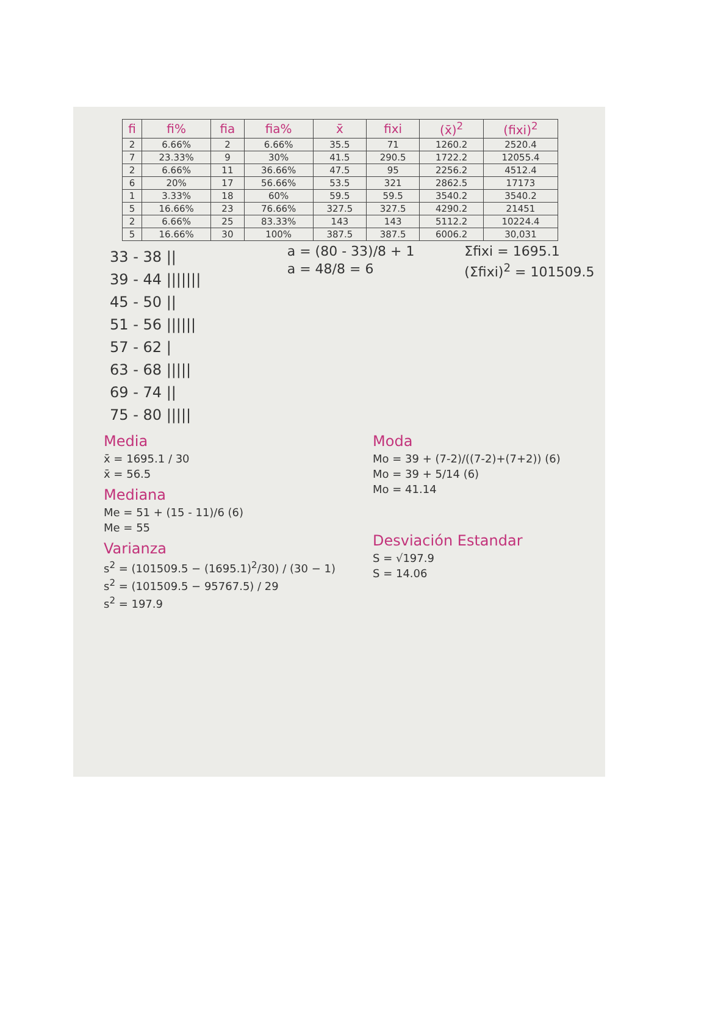| fi | fi% | fia | fia% | x̄ | fixi | (x̄)<sup>2</sup> | (fixi)<sup>2</sup> |
| --- | --- | --- | --- | --- | --- | --- | --- |
| 2 | 6.66% | 2 | 6.66% | 35.5 | 71 | 1260.2 | 2520.4 |
| 7 | 23.33% | 9 | 30% | 41.5 | 290.5 | 1722.2 | 12055.4 |
| 2 | 6.66% | 11 | 36.66% | 47.5 | 95 | 2256.2 | 4512.4 |
| 6 | 20% | 17 | 56.66% | 53.5 | 321 | 2862.5 | 17173 |
| 1 | 3.33% | 18 | 60% | 59.5 | 59.5 | 3540.2 | 3540.2 |
| 5 | 16.66% | 23 | 76.66% | 327.5 | 327.5 | 4290.2 | 21451 |
| 2 | 6.66% | 25 | 83.33% | 143 | 143 | 5112.2 | 10224.4 |
| 5 | 16.66% | 30 | 100% | 387.5 | 387.5 | 6006.2 | 30,031 |
33 - 38 ||
39 - 44 |||||||
45 - 50 ||
51 - 56 ||||||
57 - 62 |
63 - 68 |||||
69 - 74 ||
75 - 80 |||||
a = (80 - 33)/8 + 1
a = 48/8 = 6
Σfixi = 1695.1
(Σfixi)<sup>2</sup> = 101509.5
Media
x̄ = 1695.1 / 30
x̄ = 56.5
Mediana
Me = 51 + (15 - 11)/6 (6)
Me = 55
Varianza
s<sup>2</sup> = (101509.5 − (1695.1)<sup>2</sup>/30) / (30 − 1)
s<sup>2</sup> = (101509.5 − 95767.5) / 29
s<sup>2</sup> = 197.9
Moda
Mo = 39 + (7-2)/((7-2)+(7+2)) (6)
Mo = 39 + 5/14 (6)
Mo = 41.14
Desviación Estandar
S = √197.9
S = 14.06